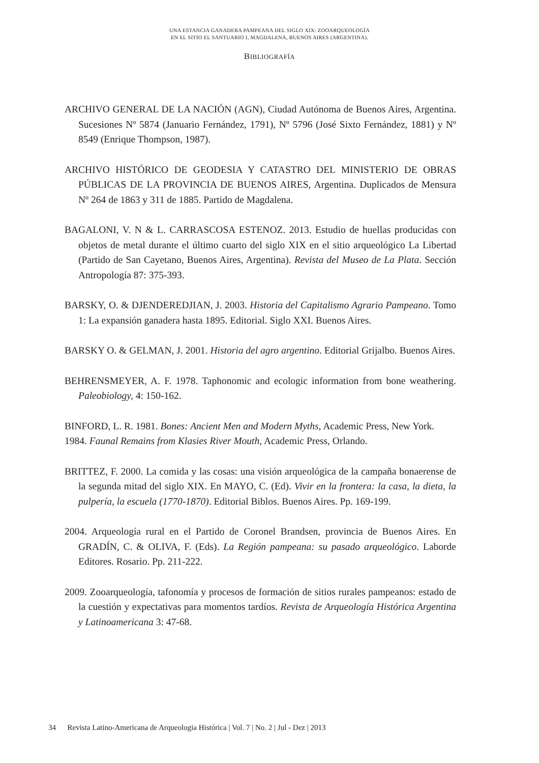UNA ESTANCIA GANADERA PAMPEANA DEL SIGLO XIX: ZOOARQUEOLOGÍA
EN EL SITIO EL SANTUARIO I, MAGDALENA, BUENOS AIRES (ARGENTINA).
BIBLIOGRAFÍA
ARCHIVO GENERAL DE LA NACIÓN (AGN), Ciudad Autónoma de Buenos Aires, Argentina. Sucesiones Nº 5874 (Januario Fernández, 1791), Nº 5796 (José Sixto Fernández, 1881) y Nº 8549 (Enrique Thompson, 1987).
ARCHIVO HISTÓRICO DE GEODESIA Y CATASTRO DEL MINISTERIO DE OBRAS PÚBLICAS DE LA PROVINCIA DE BUENOS AIRES, Argentina. Duplicados de Mensura Nº 264 de 1863 y 311 de 1885. Partido de Magdalena.
BAGALONI, V. N & L. CARRASCOSA ESTENOZ. 2013. Estudio de huellas producidas con objetos de metal durante el último cuarto del siglo XIX en el sitio arqueológico La Libertad (Partido de San Cayetano, Buenos Aires, Argentina). Revista del Museo de La Plata. Sección Antropología 87: 375-393.
BARSKY, O. & DJENDEREDJIAN, J. 2003. Historia del Capitalismo Agrario Pampeano. Tomo 1: La expansión ganadera hasta 1895. Editorial. Siglo XXI. Buenos Aires.
BARSKY O. & GELMAN, J. 2001. Historia del agro argentino. Editorial Grijalbo. Buenos Aires.
BEHRENSMEYER, A. F. 1978. Taphonomic and ecologic information from bone weathering. Paleobiology, 4: 150-162.
BINFORD, L. R. 1981. Bones: Ancient Men and Modern Myths, Academic Press, New York.
1984. Faunal Remains from Klasies River Mouth, Academic Press, Orlando.
BRITTEZ, F. 2000. La comida y las cosas: una visión arqueológica de la campaña bonaerense de la segunda mitad del siglo XIX. En MAYO, C. (Ed). Vivir en la frontera: la casa, la dieta, la pulpería, la escuela (1770-1870). Editorial Biblos. Buenos Aires. Pp. 169-199.
2004. Arqueología rural en el Partido de Coronel Brandsen, provincia de Buenos Aires. En GRADÍN, C. & OLIVA, F. (Eds). La Región pampeana: su pasado arqueológico. Laborde Editores. Rosario. Pp. 211-222.
2009. Zooarqueología, tafonomía y procesos de formación de sitios rurales pampeanos: estado de la cuestión y expectativas para momentos tardíos. Revista de Arqueología Histórica Argentina y Latinoamericana 3: 47-68.
34 Revista Latino-Americana de Arqueologia Histórica | Vol. 7 | No. 2 | Jul - Dez | 2013